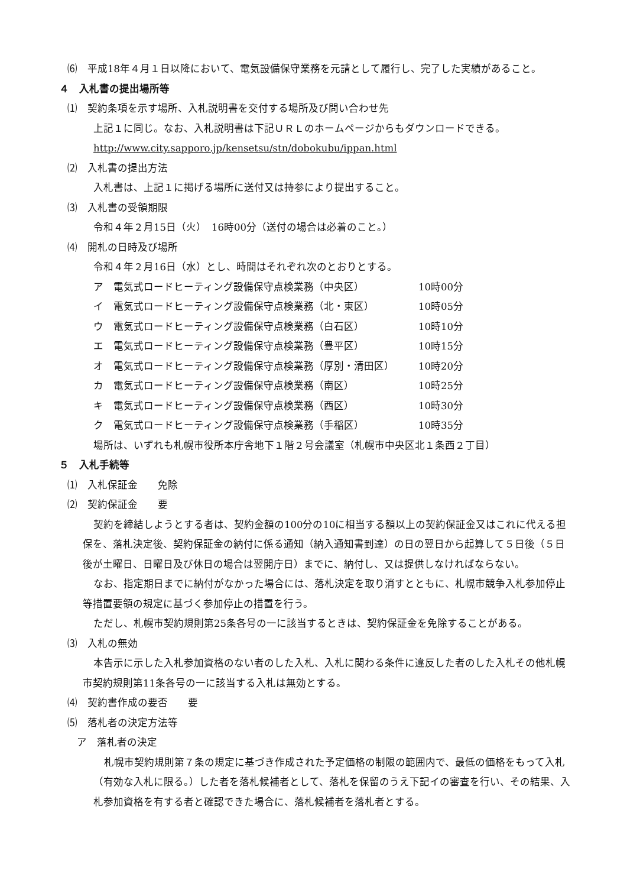⑹　平成18年４月１日以降において、電気設備保守業務を元請として履行し、完了した実績があること。
４　入札書の提出場所等
⑴　契約条項を示す場所、入札説明書を交付する場所及び問い合わせ先
上記１に同じ。なお、入札説明書は下記ＵＲＬのホームページからもダウンロードできる。
http://www.city.sapporo.jp/kensetsu/stn/dobokubu/ippan.html
⑵　入札書の提出方法
入札書は、上記１に掲げる場所に送付又は持参により提出すること。
⑶　入札書の受領期限
令和４年２月15日（火）　16時00分（送付の場合は必着のこと。）
⑷　開札の日時及び場所
令和４年２月16日（水）とし、時間はそれぞれ次のとおりとする。
ア　電気式ロードヒーティング設備保守点検業務（中央区） 10時00分
イ　電気式ロードヒーティング設備保守点検業務（北・東区） 10時05分
ウ　電気式ロードヒーティング設備保守点検業務（白石区） 10時10分
エ　電気式ロードヒーティング設備保守点検業務（豊平区） 10時15分
オ　電気式ロードヒーティング設備保守点検業務（厚別・清田区） 10時20分
カ　電気式ロードヒーティング設備保守点検業務（南区） 10時25分
キ　電気式ロードヒーティング設備保守点検業務（西区） 10時30分
ク　電気式ロードヒーティング設備保守点検業務（手稲区） 10時35分
場所は、いずれも札幌市役所本庁舎地下１階２号会議室（札幌市中央区北１条西２丁目）
５　入札手続等
⑴　入札保証金　　免除
⑵　契約保証金　　要
契約を締結しようとする者は、契約金額の100分の10に相当する額以上の契約保証金又はこれに代える担保を、落札決定後、契約保証金の納付に係る通知（納入通知書到達）の日の翌日から起算して５日後（５日後が土曜日、日曜日及び休日の場合は翌開庁日）までに、納付し、又は提供しなければならない。
なお、指定期日までに納付がなかった場合には、落札決定を取り消すとともに、札幌市競争入札参加停止等措置要領の規定に基づく参加停止の措置を行う。
ただし、札幌市契約規則第25条各号の一に該当するときは、契約保証金を免除することがある。
⑶　入札の無効
本告示に示した入札参加資格のない者のした入札、入札に関わる条件に違反した者のした入札その他札幌市契約規則第11条各号の一に該当する入札は無効とする。
⑷　契約書作成の要否　　要
⑸　落札者の決定方法等
ア　落札者の決定
札幌市契約規則第７条の規定に基づき作成された予定価格の制限の範囲内で、最低の価格をもって入札（有効な入札に限る。）した者を落札候補者として、落札を保留のうえ下記イの審査を行い、その結果、入札参加資格を有する者と確認できた場合に、落札候補者を落札者とする。